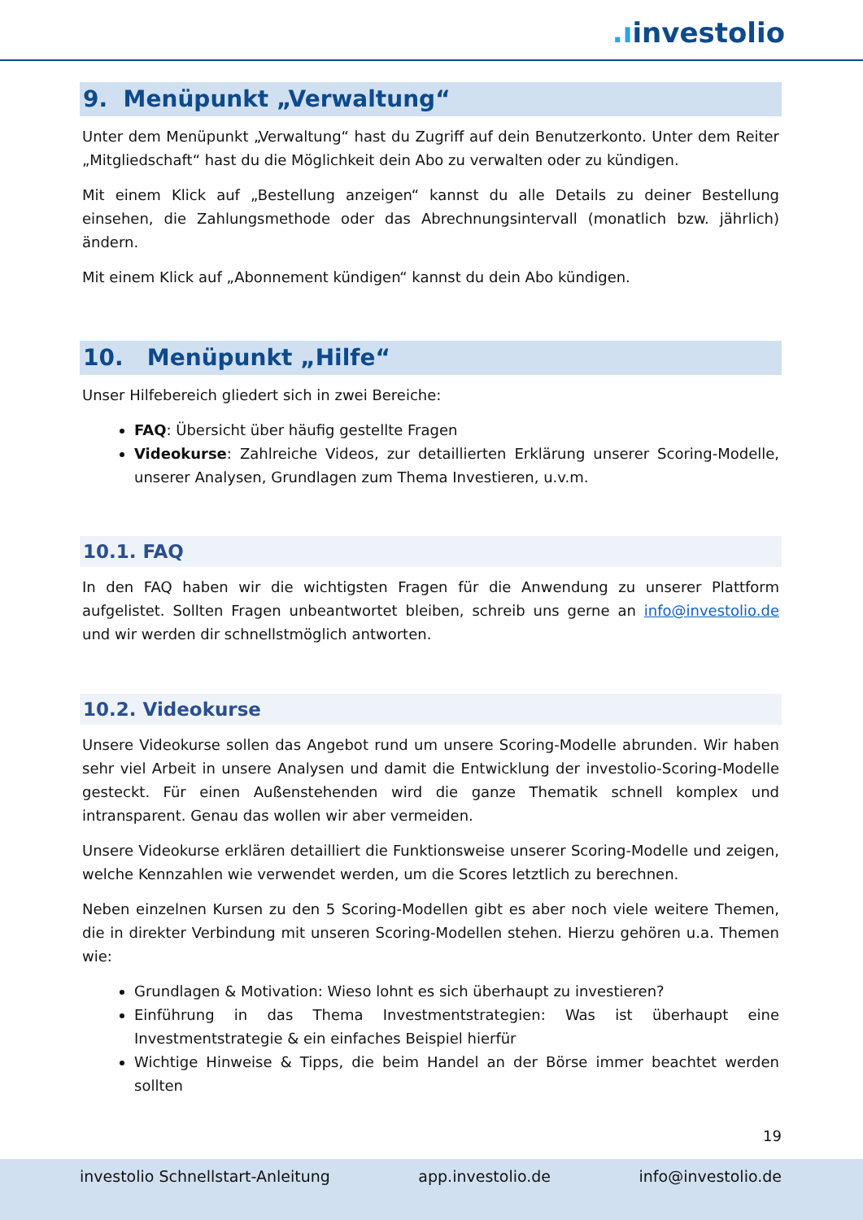.ıinvestolio
9. Menüpunkt „Verwaltung“
Unter dem Menüpunkt „Verwaltung“ hast du Zugriff auf dein Benutzerkonto. Unter dem Reiter „Mitgliedschaft“ hast du die Möglichkeit dein Abo zu verwalten oder zu kündigen.
Mit einem Klick auf „Bestellung anzeigen“ kannst du alle Details zu deiner Bestellung einsehen, die Zahlungsmethode oder das Abrechnungsintervall (monatlich bzw. jährlich) ändern.
Mit einem Klick auf „Abonnement kündigen“ kannst du dein Abo kündigen.
10. Menüpunkt „Hilfe“
Unser Hilfebereich gliedert sich in zwei Bereiche:
FAQ: Übersicht über häufig gestellte Fragen
Videokurse: Zahlreiche Videos, zur detaillierten Erklärung unserer Scoring-Modelle, unserer Analysen, Grundlagen zum Thema Investieren, u.v.m.
10.1. FAQ
In den FAQ haben wir die wichtigsten Fragen für die Anwendung zu unserer Plattform aufgelistet. Sollten Fragen unbeantwortet bleiben, schreib uns gerne an info@investolio.de und wir werden dir schnellstmöglich antworten.
10.2. Videokurse
Unsere Videokurse sollen das Angebot rund um unsere Scoring-Modelle abrunden. Wir haben sehr viel Arbeit in unsere Analysen und damit die Entwicklung der investolio-Scoring-Modelle gesteckt. Für einen Außenstehenden wird die ganze Thematik schnell komplex und intransparent. Genau das wollen wir aber vermeiden.
Unsere Videokurse erklären detailliert die Funktionsweise unserer Scoring-Modelle und zeigen, welche Kennzahlen wie verwendet werden, um die Scores letztlich zu berechnen.
Neben einzelnen Kursen zu den 5 Scoring-Modellen gibt es aber noch viele weitere Themen, die in direkter Verbindung mit unseren Scoring-Modellen stehen. Hierzu gehören u.a. Themen wie:
Grundlagen & Motivation: Wieso lohnt es sich überhaupt zu investieren?
Einführung in das Thema Investmentstrategien: Was ist überhaupt eine Investmentstrategie & ein einfaches Beispiel hierfür
Wichtige Hinweise & Tipps, die beim Handel an der Börse immer beachtet werden sollten
19
investolio Schnellstart-Anleitung app.investolio.de info@investolio.de